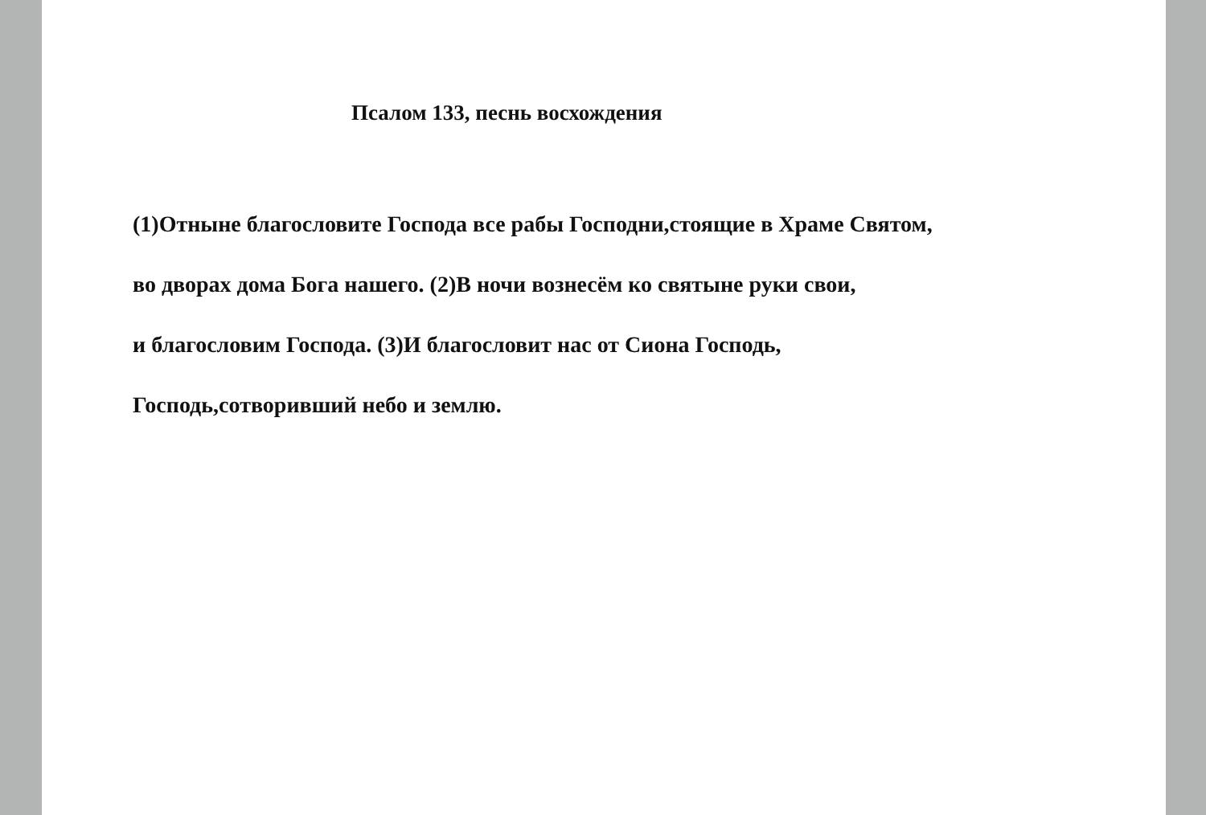Псалом 133, песнь восхождения
(1)Отныне благословите Господа все рабы Господни,стоящие в Храме Святом,
во дворах дома Бога нашего. (2)В ночи вознесём ко святыне руки свои,
и благословим Господа. (3)И благословит нас от Сиона Господь,
Господь,сотворивший небо и землю.